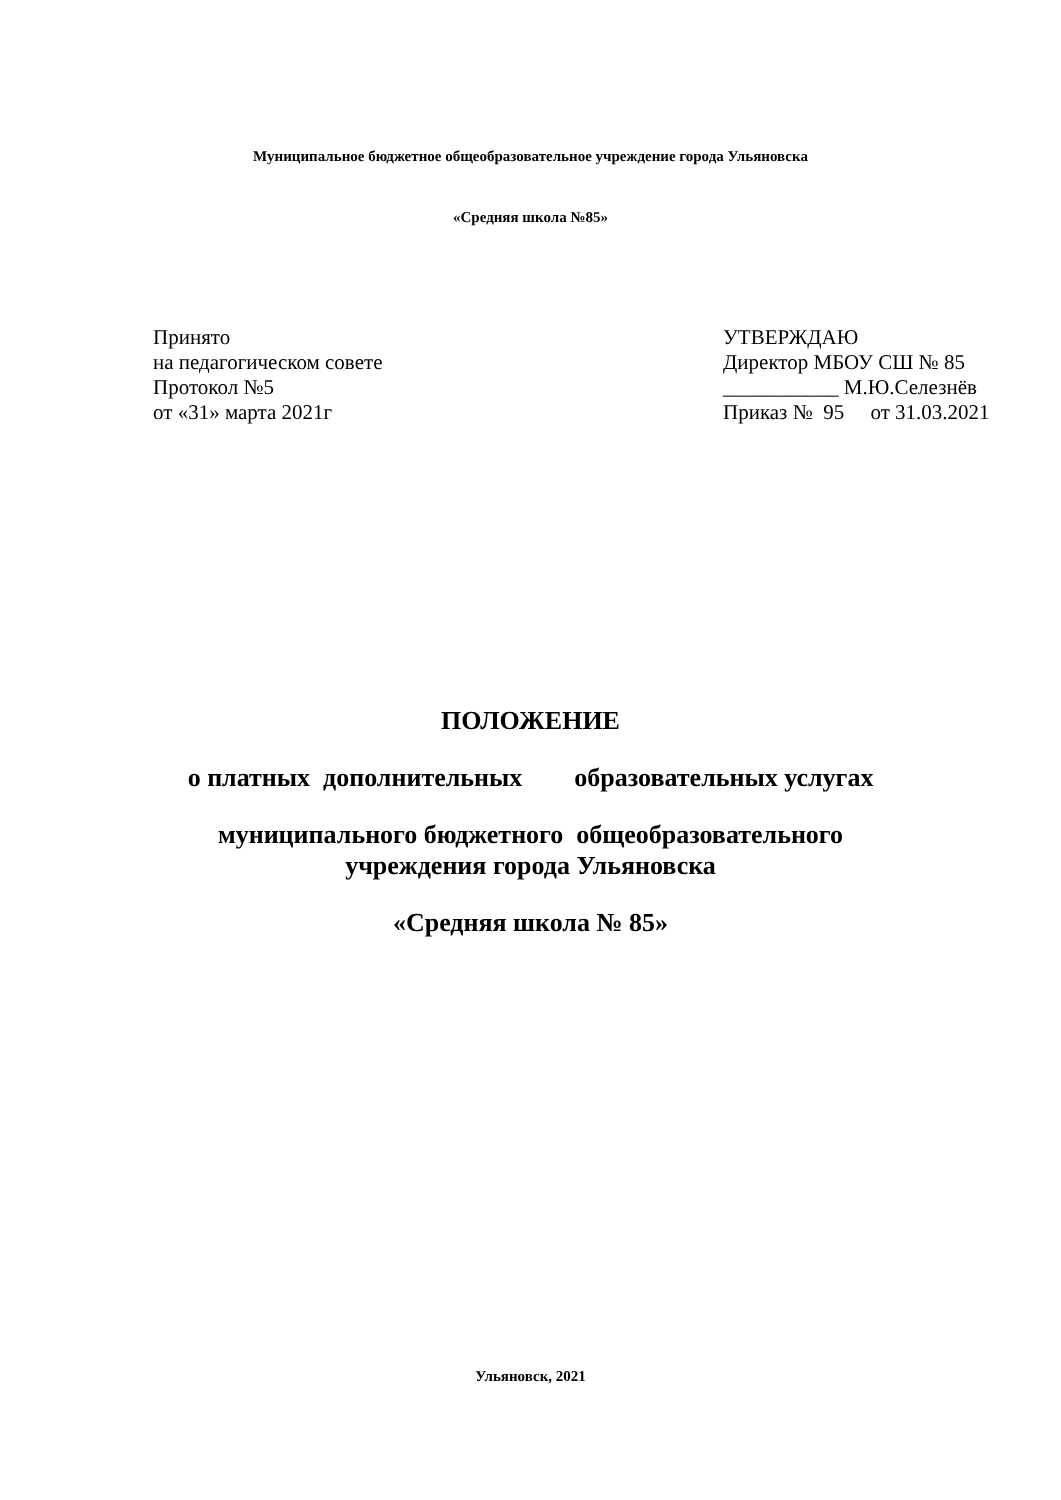Муниципальное бюджетное общеобразовательное учреждение города Ульяновска
«Средняя школа №85»
Принято
на педагогическом совете
Протокол №5
от «31» марта 2021г
УТВЕРЖДАЮ
Директор МБОУ СШ № 85
___________ М.Ю.Селезнёв
Приказ № 95 от 31.03.2021
ПОЛОЖЕНИЕ
о платных дополнительных образовательных услугах
муниципального бюджетного общеобразовательного
учреждения города Ульяновска
«Средняя школа № 85»
Ульяновск, 2021